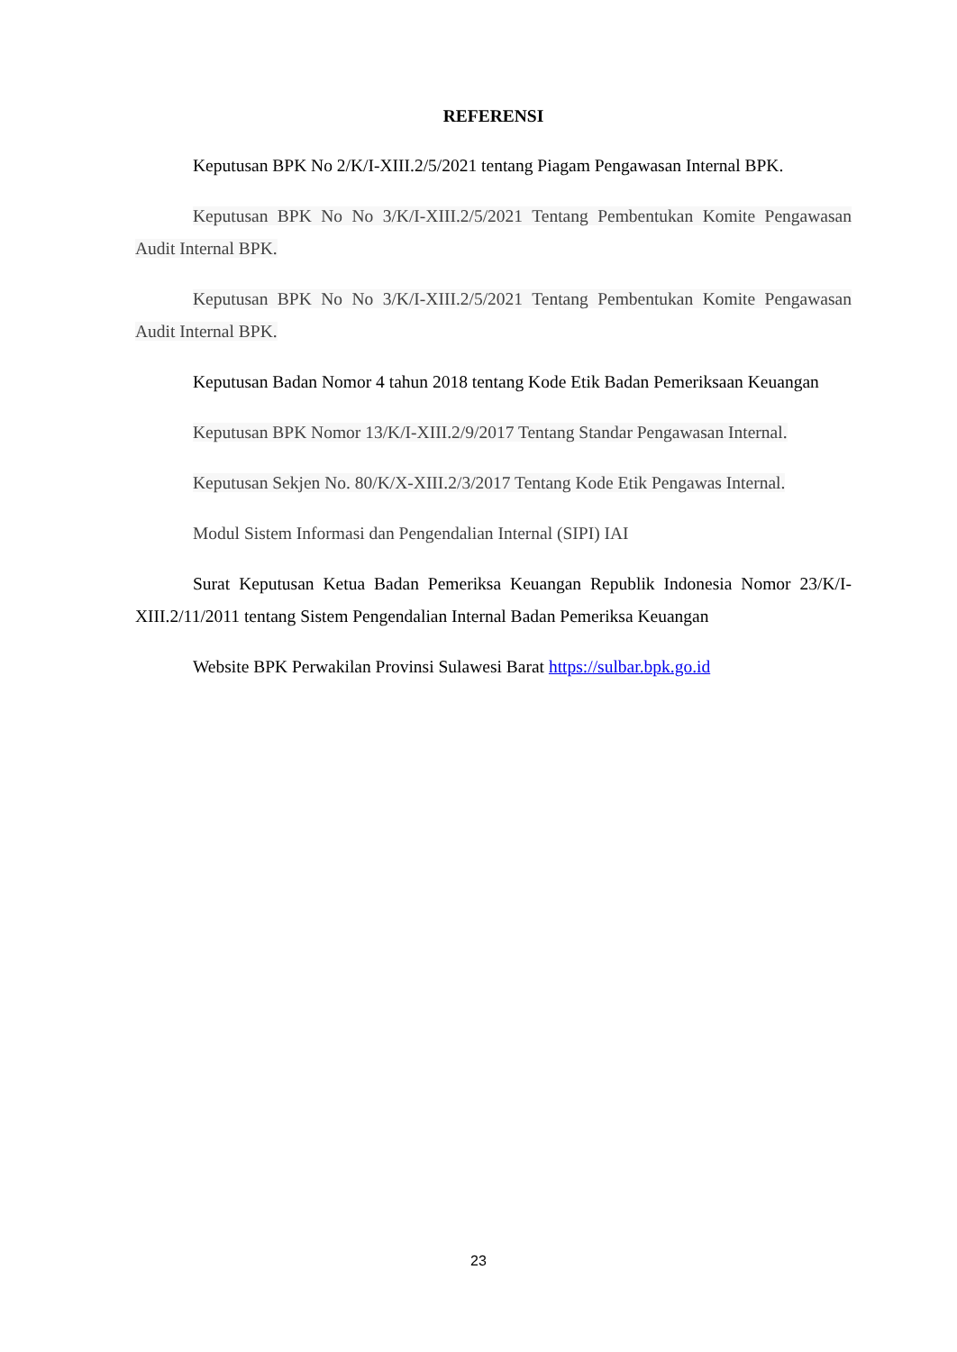REFERENSI
Keputusan BPK No 2/K/I-XIII.2/5/2021 tentang Piagam Pengawasan Internal BPK.
Keputusan BPK No No 3/K/I-XIII.2/5/2021 Tentang Pembentukan Komite Pengawasan Audit Internal BPK.
Keputusan BPK No No 3/K/I-XIII.2/5/2021 Tentang Pembentukan Komite Pengawasan Audit Internal BPK.
Keputusan Badan Nomor 4 tahun 2018 tentang Kode Etik Badan Pemeriksaan Keuangan
Keputusan BPK Nomor 13/K/I-XIII.2/9/2017 Tentang Standar Pengawasan Internal.
Keputusan Sekjen No. 80/K/X-XIII.2/3/2017 Tentang Kode Etik Pengawas Internal.
Modul Sistem Informasi dan Pengendalian Internal (SIPI) IAI
Surat Keputusan Ketua Badan Pemeriksa Keuangan Republik Indonesia Nomor 23/K/I-XIII.2/11/2011 tentang Sistem Pengendalian Internal Badan Pemeriksa Keuangan
Website BPK Perwakilan Provinsi Sulawesi Barat https://sulbar.bpk.go.id
23